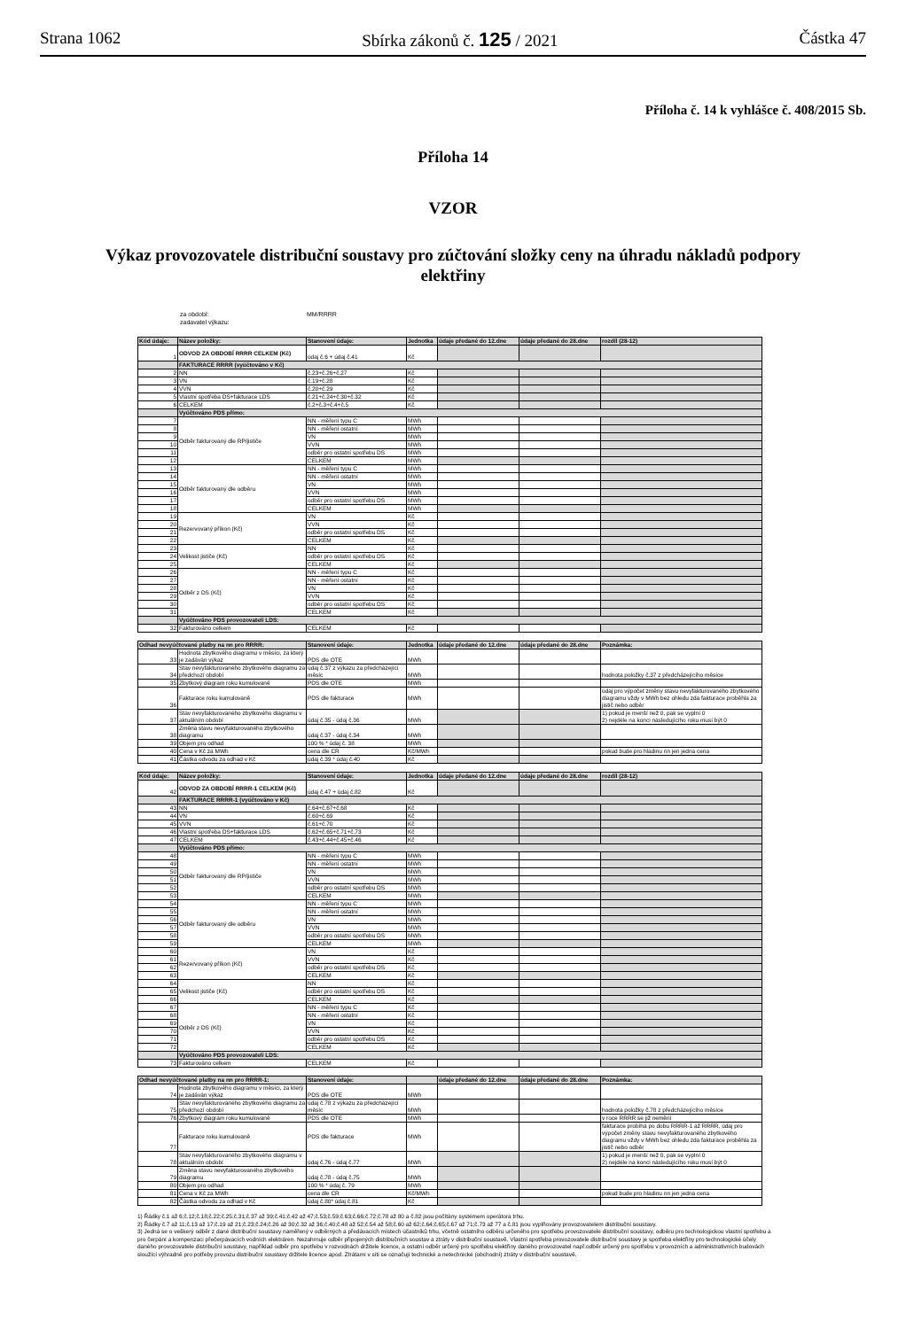Strana 1062 Sbírka zákonů č. 125 / 2021 Částka 47
Příloha č. 14 k vyhlášce č. 408/2015 Sb.
Příloha 14
VZOR
Výkaz provozovatele distribuční soustavy pro zúčtování složky ceny na úhradu nákladů podpory elektřiny
za období: MM/RRRR
zadavatel výkazu:
| Kód údaje: | Název položky: | Stanovení údaje: | Jednotka | údaje předané do 12.dne | údaje předané do 28.dne | rozdíl (28-12) |
| --- | --- | --- | --- | --- | --- | --- |
| 1 | ODVOD ZA OBDOBÍ RRRR CELKEM (Kč) | údaj č.6 + údaj č.41 | Kč | | | |
| | FAKTURACE RRRR (vyúčtováno v Kč) | | | | | |
| 2 | NN | č.23+č.26+č.27 | Kč | | | |
| 3 | VN | č.19+č.28 | Kč | | | |
| 4 | VVN | č.20+č.29 | Kč | | | |
| 5 | Vlastní spotřeba DS+fakturace LDS | č.21+č.24+č.30+č.32 | Kč | | | |
| 6 | CELKEM | č.2+č.3+č.4+č.5 | Kč | | | |
| | Vyúčtováno PDS přímo: | | | | | |
| 7 | Odběr fakturovaný dle RP/jističe | NN - měření typu C | MWh | | | |
| 8 | | NN - měření ostatní | MWh | | | |
| 9 | | VN | MWh | | | |
| 10 | | VVN | MWh | | | |
| 11 | | odběr pro ostatní spotřebu DS | MWh | | | |
| 12 | | CELKEM | MWh | | | |
| 13 | Odběr fakturovaný dle odběru | NN - měření typu C | MWh | | | |
| 14 | | NN - měření ostatní | MWh | | | |
| 15 | | VN | MWh | | | |
| 16 | | VVN | MWh | | | |
| 17 | | odběr pro ostatní spotřebu DS | MWh | | | |
| 18 | | CELKEM | MWh | | | |
| 19 | Rezervovaný příkon (Kč) | VN | Kč | | | |
| 20 | | VVN | Kč | | | |
| 21 | | odběr pro ostatní spotřebu DS | Kč | | | |
| 22 | | CELKEM | Kč | | | |
| 23 | Velikost jističe (Kč) | NN | Kč | | | |
| 24 | | odběr pro ostatní spotřebu DS | Kč | | | |
| 25 | | CELKEM | Kč | | | |
| 26 | Odběr z DS (Kč) | NN - měření typu C | Kč | | | |
| 27 | | NN - měření ostatní | Kč | | | |
| 28 | | VN | Kč | | | |
| 29 | | VVN | Kč | | | |
| 30 | | odběr pro ostatní spotřebu DS | Kč | | | |
| 31 | | CELKEM | Kč | | | |
| | Vyúčtováno PDS provozovateli LDS: | | | | | |
| 32 | Fakturováno celkem | CELKEM | Kč | | | |
| Odhad nevyúčtované platby na nn pro RRRR: | | Stanovení údaje: | Jednotka | údaje předané do 12.dne | údaje předané do 28.dne | Poznámka: |
| --- | --- | --- | --- | --- | --- | --- |
| 33 | Hodnota zbytkového diagramu v měsíci, za který je zadáván výkaz | PDS dle OTE | MWh | | | |
| 34 | Stav nevyfakturovaného zbytkového diagramu za předchozí období | údaj č.37 z výkazu za předcházející měsíc | MWh | | | hodnota položky č.37 z předcházejícího měsíce |
| 35 | Zbytkový diagram roku kumulovaně | PDS dle OTE | MWh | | | |
| 36 | Fakturace roku kumulovaně | PDS dle fakturace | MWh | | | údaj pro výpočet změny stavu nevyfakturovaného zbytkového diagramu vždy v MWh bez ohledu zda fakturace proběhla za jistič nebo odběr |
| 37 | Stav nevyfakturovaného zbytkového diagramu v aktuálním období | údaj č.35 - údaj č.36 | MWh | | | 1) pokud je menší než 0, pak se vyplní 0 2) nejdéle na konci následujícího roku musí být 0 |
| 38 | Změna stavu nevyfakturovaného zbytkového diagramu | údaj č.37 - údaj č.34 | MWh | | | |
| 39 | Objem pro odhad | 100 % * údaj č. 38 | MWh | | | |
| 40 | Cena v Kč za MWh | cena dle CR | Kč/MWh | | | pokud bude pro hladinu nn jen jedna cena |
| 41 | Částka odvodu za odhad v Kč | údaj č.39 * údaj č.40 | Kč | | | |
| Kód údaje: | Název položky: | Stanovení údaje: | Jednotka | údaje předané do 12.dne | údaje předané do 28.dne | rozdíl (28-12) |
| --- | --- | --- | --- | --- | --- | --- |
| 42 | ODVOD ZA OBDOBÍ RRRR-1 CELKEM (Kč) | údaj č.47 + údaj č.82 | Kč | | | |
| | FAKTURACE RRRR-1 (vyúčtováno v Kč) | | | | | |
| 43 | NN | č.64+č.67+č.68 | Kč | | | |
| 44 | VN | č.60+č.69 | Kč | | | |
| 45 | VVN | č.61+č.70 | Kč | | | |
| 46 | Vlastní spotřeba DS+fakturace LDS | č.62+č.65+č.71+č.73 | Kč | | | |
| 47 | CELKEM | č.43+č.44+č.45+č.46 | Kč | | | |
| | Vyúčtováno PDS přímo: | | | | | |
| 48 | Odběr fakturovaný dle RP/jističe | NN - měření typu C | MWh | | | |
| 49 | | NN - měření ostatní | MWh | | | |
| 50 | | VN | MWh | | | |
| 51 | | VVN | MWh | | | |
| 52 | | odběr pro ostatní spotřebu DS | MWh | | | |
| 53 | | CELKEM | MWh | | | |
| 54 | Odběr fakturovaný dle odběru | NN - měření typu C | MWh | | | |
| 55 | | NN - měření ostatní | MWh | | | |
| 56 | | VN | MWh | | | |
| 57 | | VVN | MWh | | | |
| 58 | | odběr pro ostatní spotřebu DS | MWh | | | |
| 59 | | CELKEM | MWh | | | |
| 60 | Rezervovaný příkon (Kč) | VN | Kč | | | |
| 61 | | VVN | Kč | | | |
| 62 | | odběr pro ostatní spotřebu DS | Kč | | | |
| 63 | | CELKEM | Kč | | | |
| 64 | Velikost jističe (Kč) | NN | Kč | | | |
| 65 | | odběr pro ostatní spotřebu DS | Kč | | | |
| 66 | | CELKEM | Kč | | | |
| 67 | Odběr z DS (Kč) | NN - měření typu C | Kč | | | |
| 68 | | NN - měření ostatní | Kč | | | |
| 69 | | VN | Kč | | | |
| 70 | | VVN | Kč | | | |
| 71 | | odběr pro ostatní spotřebu DS | Kč | | | |
| 72 | | CELKEM | Kč | | | |
| | Vyúčtováno PDS provozovateli LDS: | | | | | |
| 73 | Fakturováno celkem | CELKEM | Kč | | | |
| Odhad nevyúčtované platby na nn pro RRRR-1: | | Stanovení údaje: | | údaje předané do 12.dne | údaje předané do 28.dne | Poznámka: |
| --- | --- | --- | --- | --- | --- | --- |
| 74 | Hodnota zbytkového diagramu v měsíci, za který je zadáván výkaz | PDS dle OTE | MWh | | | |
| 75 | Stav nevyfakturovaného zbytkového diagramu za předchozí období | údaj č.78 z výkazu za předcházející měsíc | MWh | | | hodnota položky č.78 z předcházejícího měsíce |
| 76 | Zbytkový diagram roku kumulovaně | PDS dle OTE | MWh | | | v roce RRRR se již nemění |
| 77 | Fakturace roku kumulovaně | PDS dle fakturace | MWh | | | fakturace probíhá po dobu RRRR-1 až RRRR, údaj pro výpočet změny stavu nevyfakturovaného zbytkového diagramu vždy v MWh bez ohledu zda fakturace proběhla za jistič nebo odběr |
| 78 | Stav nevyfakturovaného zbytkového diagramu v aktuálním období | údaj č.76 - údaj č.77 | MWh | | | 1) pokud je menší než 0, pak se vyplní 0 2) nejdéle na konci následujícího roku musí být 0 |
| 79 | Změna stavu nevyfakturovaného zbytkového diagramu | údaj č.78 - údaj č.75 | MWh | | | |
| 80 | Objem pro odhad | 100 % * údaj č. 79 | MWh | | | |
| 81 | Cena v Kč za MWh | cena dle CR | Kč/MWh | | | pokud bude pro hladinu nn jen jedna cena |
| 82 | Částka odvodu za odhad v Kč | údaj č.80* údaj č.81 | Kč | | | |
1) Řádky č.1 až 6;č.12;č.18;č.22;č.25;č.31;č.37 až 39;č.41;č.42 až 47;č.53;č.59;č.63;č.66;č.72;č.78 až 80 a č.82 jsou počítány systémem operátora trhu.
2) Řádky č.7 až 11;č.13 až 17;č.19 až 21;č.23;č.24;č.26 až 30;č.32 až 36;č.40;č.48 až 52;č.54 až 58;č.60 až 62;č.64;č.65;č.67 až 71;č.73 až 77 a č.81 jsou vyplňovány provozovatelem distribuční soustavy.
3) Jedná se o veškerý odběr z dané distribuční soustavy naměřený v odběrných a předávacích místech účastníků trhu, včetně ostatního odběru určeného pro spotřebu provozovatele distribuční soustavy, odběru pro technologickou vlastní spotřebu a pro čerpání a kompenzaci přečerpávacích vodních elektráren. Nezahrnuje odběr připojených distribučních soustav a ztráty v distribuční soustavě. Vlastní spotřeba provozovatele distribuční soustavy je spotřeba elektřiny pro technologické účely daného provozovatele distribuční soustavy, například odběr pro spotřebu v rozvodnách držitele licence, a ostatní odběr určený pro spotřebu elektřiny daného provozovatel např.odběr určený pro spotřebu v provozních a administrativních budovách sloužící výhradně pro potřeby provozu distribuční soustavy držitele licence apod. Ztrátami v síti se označují technické a netechnické (obchodní) ztráty v distribuční soustavě.